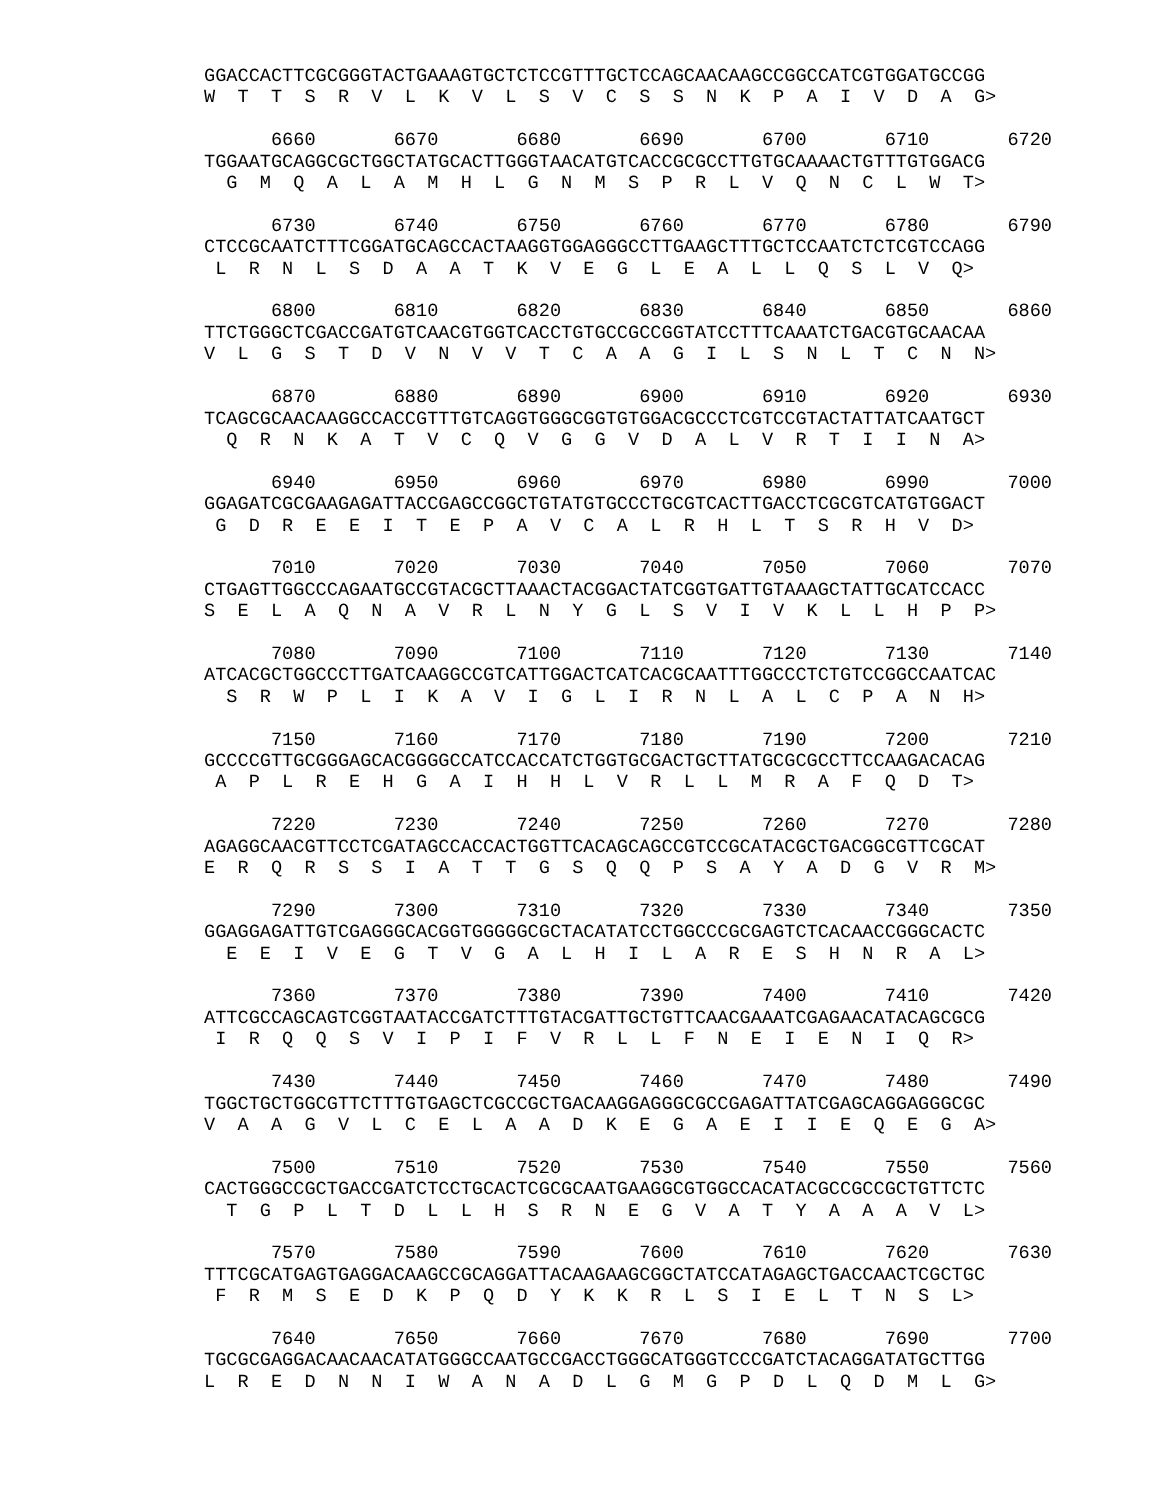GGACCACTTCGCGGGTACTGAAAGTGCTCTCCGTTTGCTCCAGCAACAAGCCGGCCATCGTGGATGCCGG
W  T  T  S  R  V  L  K  V  L  S  V  C  S  S  N  K  P  A  I  V  D  A  G>

      6660       6670       6680       6690       6700       6710       6720
TGGAATGCAGGCGCTGGCTATGCACTTGGGTAACATGTCACCGCGCCTTGTGCAAAACTGTTTGTGGACG
  G  M  Q  A  L  A  M  H  L  G  N  M  S  P  R  L  V  Q  N  C  L  W  T>

      6730       6740       6750       6760       6770       6780       6790
CTCCGCAATCTTTCGGATGCAGCCACTAAGGTGGAGGGCCTTGAAGCTTTGCTCCAATCTCTCGTCCAGG
 L  R  N  L  S  D  A  A  T  K  V  E  G  L  E  A  L  L  Q  S  L  V  Q>

      6800       6810       6820       6830       6840       6850       6860
TTCTGGGCTCGACCGATGTCAACGTGGTCACCTGTGCCGCCGGTATCCTTTCAAATCTGACGTGCAACAA
V  L  G  S  T  D  V  N  V  V  T  C  A  A  G  I  L  S  N  L  T  C  N  N>

      6870       6880       6890       6900       6910       6920       6930
TCAGCGCAACAAGGCCACCGTTTGTCAGGTGGGCGGTGTGGACGCCCTCGTCCGTACTATTATCAATGCT
  Q  R  N  K  A  T  V  C  Q  V  G  G  V  D  A  L  V  R  T  I  I  N  A>

      6940       6950       6960       6970       6980       6990       7000
GGAGATCGCGAAGAGATTACCGAGCCGGCTGTATGTGCCCTGCGTCACTTGACCTCGCGTCATGTGGACT
 G  D  R  E  E  I  T  E  P  A  V  C  A  L  R  H  L  T  S  R  H  V  D>

      7010       7020       7030       7040       7050       7060       7070
CTGAGTTGGCCCAGAATGCCGTACGCTTAAACTACGGACTATCGGTGATTGTAAAGCTATTGCATCCACC
S  E  L  A  Q  N  A  V  R  L  N  Y  G  L  S  V  I  V  K  L  L  H  P  P>

      7080       7090       7100       7110       7120       7130       7140
ATCACGCTGGCCCTTGATCAAGGCCGTCATTGGACTCATCACGCAATTTGGCCCTCTGTCCGGCCAATCAC
  S  R  W  P  L  I  K  A  V  I  G  L  I  R  N  L  A  L  C  P  A  N  H>

      7150       7160       7170       7180       7190       7200       7210
GCCCCGTTGCGGGAGCACGGGGCCATCCACCATCTGGTGCGACTGCTTATGCGCGCCTTCCAAGACACAG
 A  P  L  R  E  H  G  A  I  H  H  L  V  R  L  L  M  R  A  F  Q  D  T>

      7220       7230       7240       7250       7260       7270       7280
AGAGGCAACGTTCCTCGATAGCCACCACTGGTTCACAGCAGCCGTCCGCATACGCTGACGGCGTTCGCAT
E  R  Q  R  S  S  I  A  T  T  G  S  Q  Q  P  S  A  Y  A  D  G  V  R  M>

      7290       7300       7310       7320       7330       7340       7350
GGAGGAGATTGTCGAGGGCACGGTGGGGGCGCTACATATCCTGGCCCGCGAGTCTCACAACCGGGCACTC
  E  E  I  V  E  G  T  V  G  A  L  H  I  L  A  R  E  S  H  N  R  A  L>

      7360       7370       7380       7390       7400       7410       7420
ATTCGCCAGCAGTCGGTAATACCGATCTTTGTACGATTGCTGTTCAACGAAATCGAGAACATACAGCGCG
 I  R  Q  Q  S  V  I  P  I  F  V  R  L  L  F  N  E  I  E  N  I  Q  R>

      7430       7440       7450       7460       7470       7480       7490
TGGCTGCTGGCGTTCTTTGTGAGCTCGCCGCTGACAAGGAGGGCGCCGAGATTATCGAGCAGGAGGGCGC
V  A  A  G  V  L  C  E  L  A  A  D  K  E  G  A  E  I  I  E  Q  E  G  A>

      7500       7510       7520       7530       7540       7550       7560
CACTGGGCCGCTGACCGATCTCCTGCACTCGCGCAATGAAGGCGTGGCCACATACGCCGCCGCTGTTCTC
  T  G  P  L  T  D  L  L  H  S  R  N  E  G  V  A  T  Y  A  A  A  V  L>

      7570       7580       7590       7600       7610       7620       7630
TTTCGCATGAGTGAGGACAAGCCGCAGGATTACAAGAAGCGGCTATCCATAGAGCTGACCAACTCGCTGC
 F  R  M  S  E  D  K  P  Q  D  Y  K  K  R  L  S  I  E  L  T  N  S  L>

      7640       7650       7660       7670       7680       7690       7700
TGCGCGAGGACAACAACATATGGGCCAATGCCGACCTGGGCATGGGTCCCGATCTACAGGATATGCTTGG
L  R  E  D  N  N  I  W  A  N  A  D  L  G  M  G  P  D  L  Q  D  M  L  G>